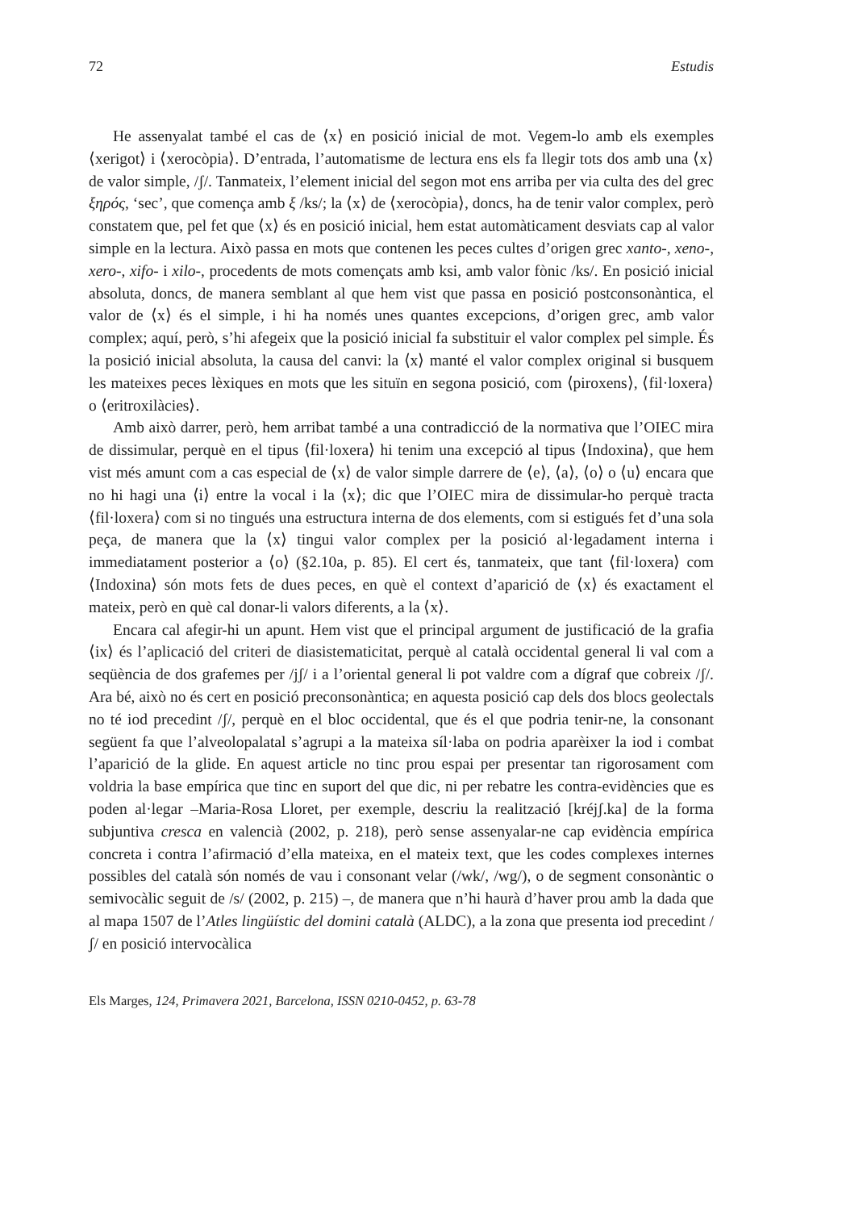72 Estudis
He assenyalat també el cas de ⟨x⟩ en posició inicial de mot. Vegem-lo amb els exemples ⟨xerigot⟩ i ⟨xerocòpia⟩. D’entrada, l’automatisme de lectura ens els fa llegir tots dos amb una ⟨x⟩ de valor simple, /ʃ/. Tanmateix, l’element inicial del segon mot ens arriba per via culta des del grec ξηρός, ‘sec’, que comença amb ξ /ks/; la ⟨x⟩ de ⟨xerocòpia⟩, doncs, ha de tenir valor complex, però constatem que, pel fet que ⟨x⟩ és en posició inicial, hem estat automàticament desviats cap al valor simple en la lectura. Això passa en mots que contenen les peces cultes d’origen grec xanto-, xeno-, xero-, xifo- i xilo-, procedents de mots començats amb ksi, amb valor fònic /ks/. En posició inicial absoluta, doncs, de manera semblant al que hem vist que passa en posició postconsonàntica, el valor de ⟨x⟩ és el simple, i hi ha només unes quantes excepcions, d’origen grec, amb valor complex; aquí, però, s’hi afegeix que la posició inicial fa substituir el valor complex pel simple. És la posició inicial absoluta, la causa del canvi: la ⟨x⟩ manté el valor complex original si busquem les mateixes peces lèxiques en mots que les situïn en segona posició, com ⟨piroxens⟩, ⟨fil·loxera⟩ o ⟨eritroxilàcies⟩.
Amb això darrer, però, hem arribat també a una contradicció de la normativa que l’OIEC mira de dissimular, perquè en el tipus ⟨fil·loxera⟩ hi tenim una excepció al tipus ⟨Indoxina⟩, que hem vist més amunt com a cas especial de ⟨x⟩ de valor simple darrere de ⟨e⟩, ⟨a⟩, ⟨o⟩ o ⟨u⟩ encara que no hi hagi una ⟨i⟩ entre la vocal i la ⟨x⟩; dic que l’OIEC mira de dissimular-ho perquè tracta ⟨fil·loxera⟩ com si no tingués una estructura interna de dos elements, com si estigués fet d’una sola peça, de manera que la ⟨x⟩ tingui valor complex per la posició al·legadament interna i immediatament posterior a ⟨o⟩ (§2.10a, p. 85). El cert és, tanmateix, que tant ⟨fil·loxera⟩ com ⟨Indoxina⟩ són mots fets de dues peces, en què el context d’aparició de ⟨x⟩ és exactament el mateix, però en què cal donar-li valors diferents, a la ⟨x⟩.
Encara cal afegir-hi un apunt. Hem vist que el principal argument de justificació de la grafia ⟨ix⟩ és l’aplicació del criteri de diasistematicitat, perquè al català occidental general li val com a seqüència de dos grafemes per /jʃ/ i a l’oriental general li pot valdre com a dígraf que cobreix /ʃ/. Ara bé, això no és cert en posició preconsonàntica; en aquesta posició cap dels dos blocs geolectals no té iod precedint /ʃ/, perquè en el bloc occidental, que és el que podria tenir-ne, la consonant següent fa que l’alveolopalatal s’agrupi a la mateixa síl·laba on podria aparèixer la iod i combat l’aparició de la glide. En aquest article no tinc prou espai per presentar tan rigorosament com voldria la base empírica que tinc en suport del que dic, ni per rebatre les contra-evidències que es poden al·legar –Maria-Rosa Lloret, per exemple, descriu la realització [kréjʃ.ka] de la forma subjuntiva cresca en valencià (2002, p. 218), però sense assenyalar-ne cap evidència empírica concreta i contra l’afirmació d’ella mateixa, en el mateix text, que les codes complexes internes possibles del català són només de vau i consonant velar (/wk/, /wg/), o de segment consonàntic o semivocàlic seguit de /s/ (2002, p. 215) –, de manera que n’hi haurà d’haver prou amb la dada que al mapa 1507 de l’Atles lingüístic del domini català (ALDC), a la zona que presenta iod precedint /ʃ/ en posició intervocàlica
Els Marges, 124, Primavera 2021, Barcelona, ISSN 0210-0452, p. 63-78